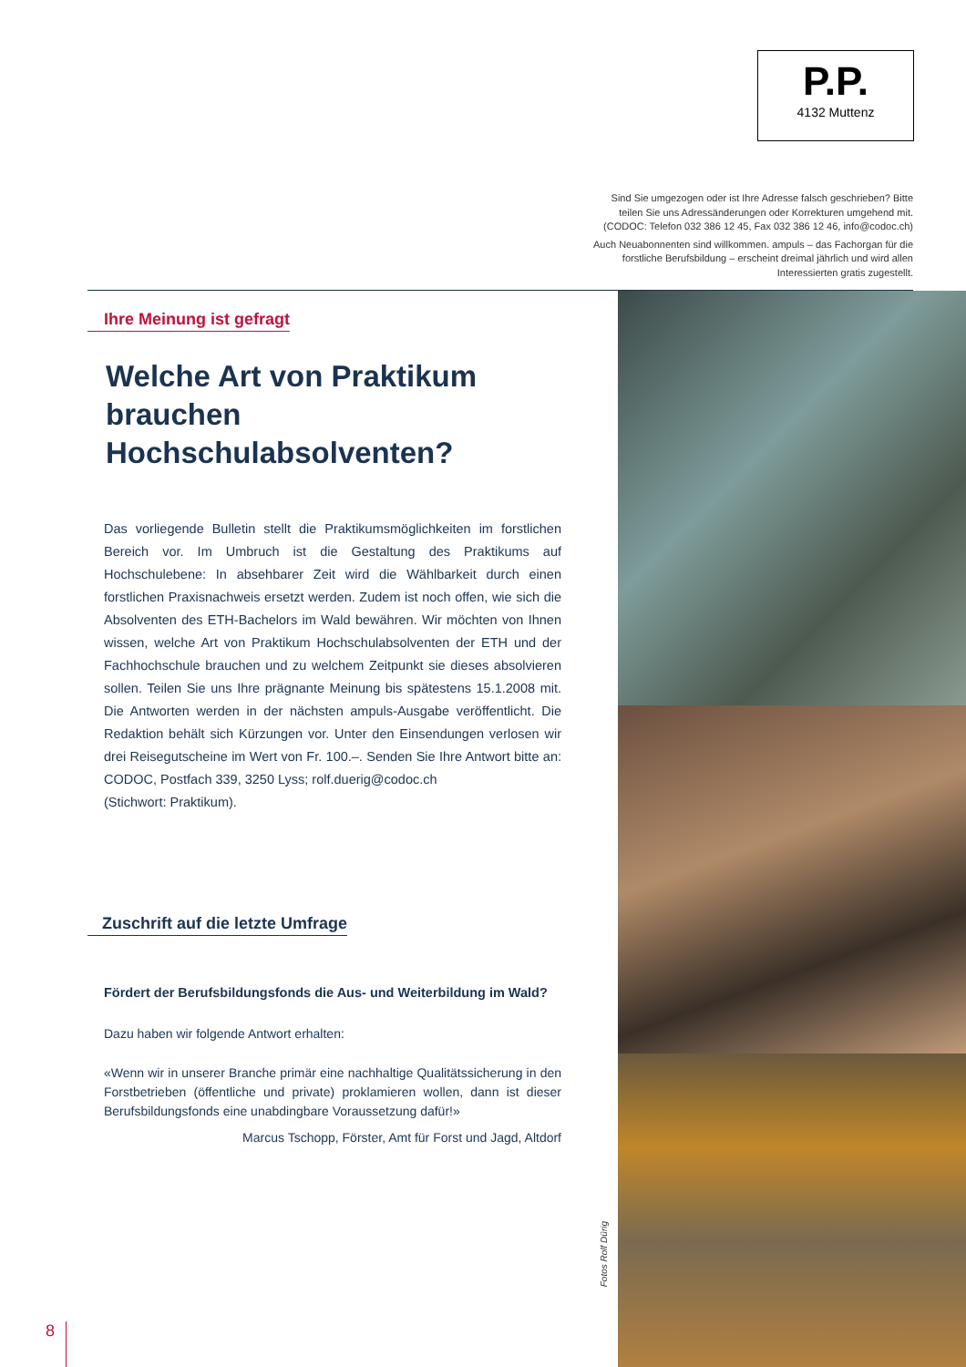P.P.
4132 Muttenz
Sind Sie umgezogen oder ist Ihre Adresse falsch geschrieben? Bitte teilen Sie uns Adressänderungen oder Korrekturen umgehend mit. (CODOC: Telefon 032 386 12 45, Fax 032 386 12 46, info@codoc.ch)
Auch Neuabonnenten sind willkommen. ampuls – das Fachorgan für die forstliche Berufsbildung – erscheint dreimal jährlich und wird allen Interessierten gratis zugestellt.
Ihre Meinung ist gefragt
Welche Art von Praktikum brauchen Hochschulabsolventen?
Das vorliegende Bulletin stellt die Praktikumsmöglichkeiten im forstlichen Bereich vor. Im Umbruch ist die Gestaltung des Praktikums auf Hochschulebene: In absehbarer Zeit wird die Wählbarkeit durch einen forstlichen Praxisnachweis ersetzt werden. Zudem ist noch offen, wie sich die Absolventen des ETH-Bachelors im Wald bewähren. Wir möchten von Ihnen wissen, welche Art von Praktikum Hochschulabsolventen der ETH und der Fachhochschule brauchen und zu welchem Zeitpunkt sie dieses absolvieren sollen. Teilen Sie uns Ihre prägnante Meinung bis spätestens 15.1.2008 mit. Die Antworten werden in der nächsten ampuls-Ausgabe veröffentlicht. Die Redaktion behält sich Kürzungen vor. Unter den Einsendungen verlosen wir drei Reisegutscheine im Wert von Fr. 100.–. Senden Sie Ihre Antwort bitte an: CODOC, Postfach 339, 3250 Lyss; rolf.duerig@codoc.ch
(Stichwort: Praktikum).
Zuschrift auf die letzte Umfrage
Fördert der Berufsbildungsfonds die Aus- und Weiterbildung im Wald?
Dazu haben wir folgende Antwort erhalten:
«Wenn wir in unserer Branche primär eine nachhaltige Qualitätssicherung in den Forstbetrieben (öffentliche und private) proklamieren wollen, dann ist dieser Berufsbildungsfonds eine unabdingbare Voraussetzung dafür!»
Marcus Tschopp, Förster, Amt für Forst und Jagd, Altdorf
Fotos Rolf Dürig
8